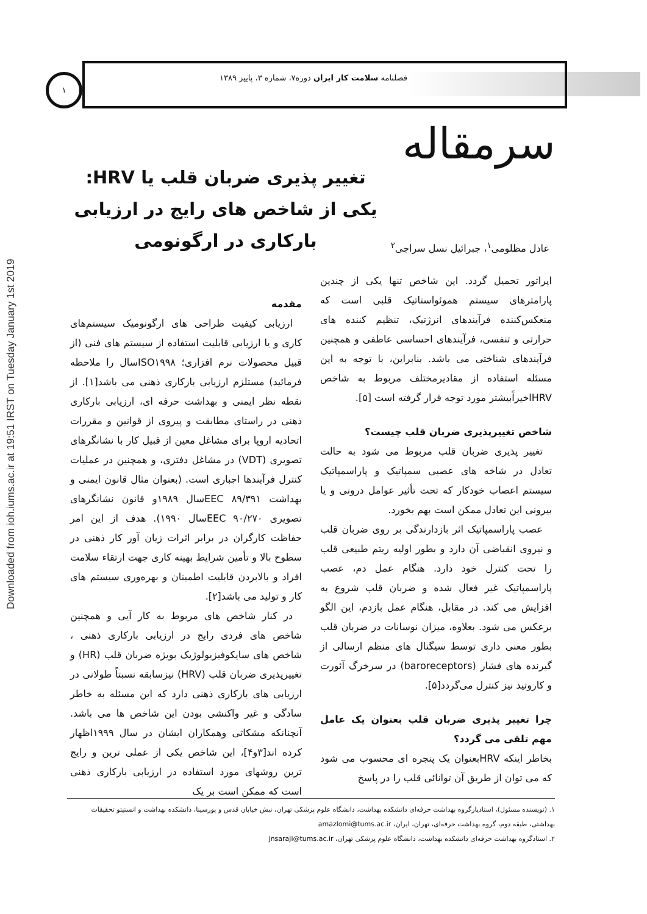Downloaded from ioh.iums.ac.ir at 19:51 IRST on Tuesday January 1st 2019
فصلنامه سلامت کار ایران دوره۷، شماره ۳، پاییز ۱۳۸۹
۱
سرمقاله
تغییر پذیری ضربان قلب یا HRV: یکی از شاخص های رایج در ارزیابی بارکاری در ارگونومی
عادل مظلومی<sup>۱</sup>، جبرائیل نسل سراجی<sup>۲</sup>
مقدمه
ارزیابی کیفیت طراحی های ارگونومیک سیستم‌های کاری و یا ارزیابی قابلیت استفاده از سیستم های فنی (از قبیل محصولات نرم افزاری؛ ISO۱۹۹۸سال را ملاحظه فرمائید) مستلزم ارزیابی بارکاری ذهنی می باشد[۱]. از نقطه نظر ایمنی و بهداشت حرفه ای، ارزیابی بارکاری ذهنی در راستای مطابقت و پیروی از قوانین و مقررات اتحادیه اروپا برای مشاغل معین از قبیل کار با نشانگرهای تصویری (VDT) در مشاغل دفتری، و همچنین در عملیات کنترل فرآیندها اجباری است. (بعنوان مثال قانون ایمنی و بهداشت ۸۹/۳۹۱ EECسال ۱۹۸۹و قانون نشانگرهای تصویری ۹۰/۲۷۰ EECسال ۱۹۹۰). هدف از این امر حفاظت کارگران در برابر اثرات زیان آور کار ذهنی در سطوح بالا و تأمین شرایط بهینه کاری جهت ارتقاء سلامت افراد و بالابردن قابلیت اطمینان و بهره‌وری سیستم های کار و تولید می باشد[۲].
در کنار شاخص های مربوط به کار آیی و همچنین شاخص های فردی رایج در ارزیابی بارکاری ذهنی ، شاخص های سایکوفیزیولوژیک بویژه ضربان قلب (HR) و تغییرپذیری ضربان قلب (HRV) نیزسابقه نسبتاً طولانی در ارزیابی های بارکاری ذهنی دارد که این مسئله به خاطر سادگی و غیر واکنشی بودن این شاخص ها می باشد. آنچنانکه مشکاتی وهمکاران ایشان در سال ۱۹۹۹اظهار کرده اند[۳و۴]، این شاخص یکی از عملی ترین و رایج ترین روشهای مورد استفاده در ارزیابی بارکاری ذهنی است که ممکن است بر یک
اپراتور تحمیل گردد. این شاخص تنها یکی از چندین پارامترهای سیستم هموئواستاتیک قلبی است که منعکس‌کننده فرآیندهای انرژتیک، تنظیم کننده های حرارتی و تنفسی، فرآیندهای احساسی عاطفی و همچنین فرآیندهای شناختی می باشد. بنابراین، با توجه به این مسئله استفاده از مقادیرمختلف مربوط به شاخص HRVاخیراًبیشتر مورد توجه قرار گرفته است [۵].
شاخص تغییرپذیری ضربان قلب چیست؟
تغییر پذیری ضربان قلب مربوط می شود به حالت تعادل در شاخه های عصبی سمپاتیک و پاراسمپاتیک سیستم اعصاب خودکار که تحت تأثیر عوامل درونی و یا بیرونی این تعادل ممکن است بهم بخورد.
عصب پاراسمپاتیک اثر بازدارندگی بر روی ضربان قلب و نیروی انقباضی آن دارد و بطور اولیه ریتم طبیعی قلب را تحت کنترل خود دارد. هنگام عمل دم، عصب پاراسمپاتیک غیر فعال شده و ضربان قلب شروع به افزایش می کند. در مقابل، هنگام عمل بازدم، این الگو برعکس می شود. بعلاوه، میزان نوسانات در ضربان قلب بطور معنی داری توسط سیگنال های منظم ارسالی از گیرنده های فشار (baroreceptors) در سرخرگ آئورت و کاروتید نیز کنترل می‌گردد[۵].
چرا تغییر پذیری ضربان قلب بعنوان یک عامل مهم تلقی می گردد؟
بخاطر اینکه HRVبعنوان یک پنجره ای محسوب می شود که می توان از طریق آن توانائی قلب را در پاسخ
۱. (نویسنده مسئول)، استادیارگروه بهداشت حرفه‌ای دانشکده بهداشت، دانشگاه علوم پزشکی تهران، نبش خیابان قدس و پورسینا، دانشکده بهداشت و انستیتو تحقیقات بهداشتی، طبقه دوم، گروه بهداشت حرفه‌ای، تهران، ایران، amazlomi@tums.ac.ir
۲. استادگروه بهداشت حرفه‌ای دانشکده بهداشت، دانشگاه علوم پزشکی تهران، jnsaraji@tums.ac.ir